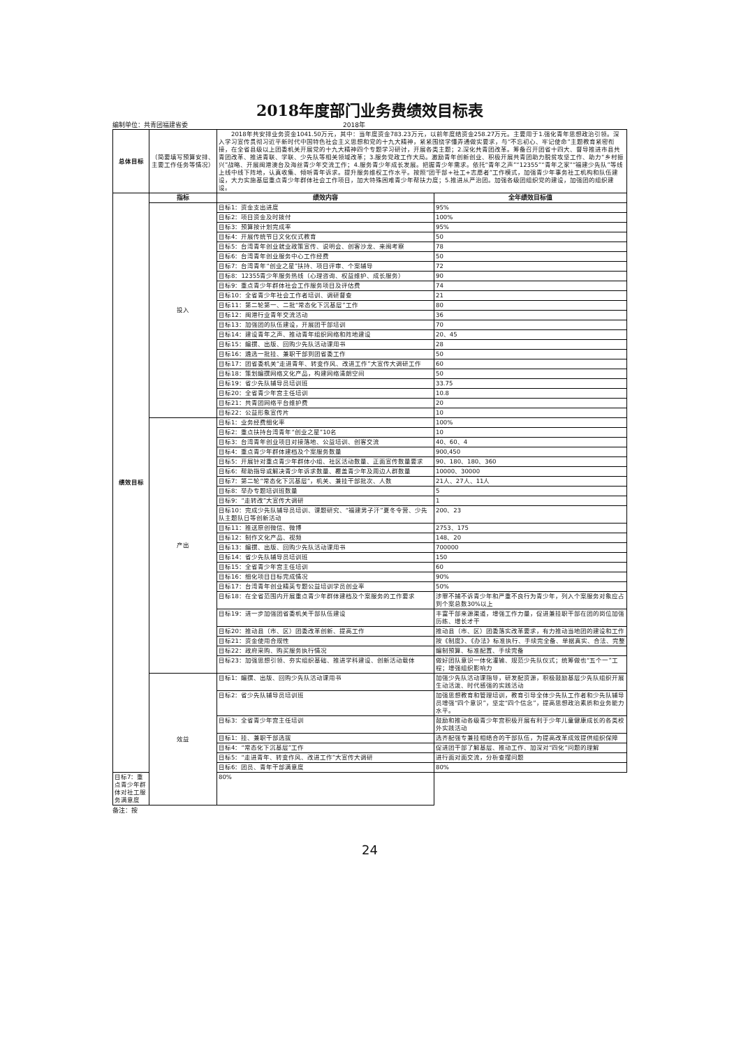2018年度部门业务费绩效目标表
编制单位：共青团福建省委 2018年
| 总体目标 | （简要填写预算安排、主要工作任务等情况） | 2018年共安排业务资金1041.50万元，其中：当年度资金783.23万元，以前年度结资金258.27万元。主要用于1.强化青年思想政治引领。深入学习宣传贯彻习近平新时代中国特色社会主义思想和党的十九大精神，紧紧围绕学懂弄通做实要求，与“不忘初心、牢记使命”主题教育紧密衔接，在全省县级以上团委机关开展党的十九大精神四个专题学习研讨，开展各类主题；2.深化共青团改革。筹备召开团省十四大、督导推进市县共青团改革、推进青联、学联、少先队等相关领域改革；3.服务党政工作大局。激励青年创新创业、积极开展共青团助力脱贫攻坚工作、助力“乡村振兴”战略、开展闽港澳台及海丝青少年交流工作；4.服务青少年成长发展。把握青少年需求。依托“青年之声”“12355”“青年之家”“福建少先队”等线上线中线下阵地，认真收集、倾听青年诉求。提升服务维权工作水平。按照“团干部+社工+志愿者”工作模式，加强青少年事务社工机构和队伍建设，大力实施基层重点青少年群体社会工作项目，加大特殊困难青少年帮扶力度；5.推进从严治团。加强各级团组织党的建设，加强团的组织建设。 | |
| 绩效目标 | 指标 | 绩效内容 | 全年绩效目标值 |
| | 投入 | 目标1：资金支出进度 | 95% |
| | | 目标2：项目资金及时拨付 | 100% |
| | | 目标3：预算按计划完成率 | 95% |
| | | 目标4：开展传统节日文化仪式教育 | 50 |
| | | 目标5：台湾青年创业就业政策宣传、说明会、创客沙龙、来闽考察 | 78 |
| | | 目标6：台湾青年创业服务中心工作经费 | 50 |
| | | 目标7：台湾青年“创业之星”扶持、项目评审、个案辅导 | 72 |
| | | 目标8：12355青少年服务热线（心理咨询、权益维护、成长服务） | 90 |
| | | 目标9：重点青少年群体社会工作服务项目及评估费 | 74 |
| | | 目标10：全省青少年社会工作者培训、调研督查 | 21 |
| | | 目标11：第二轮第一、二批“常态化下沉基层”工作 | 80 |
| | | 目标12：闽港行业青年交流活动 | 36 |
| | | 目标13：加强团的队伍建设，开展团干部培训 | 70 |
| | | 目标14：建设青年之声、推动青年组织网络和阵地建设 | 20、45 |
| | | 目标15：编撰、出版、回购少先队活动课用书 | 28 |
| | | 目标16：遴选一批挂、兼职干部到团省委工作 | 50 |
| | | 目标17：团省委机关“走进青年、转变作风、改进工作”大宣传大调研工作 | 60 |
| | | 目标18：策划编撰网络文化产品，构建网络清朗空间 | 50 |
| | | 目标19：省少先队辅导员培训班 | 33.75 |
| | | 目标20：全省青少年宫主任培训 | 10.8 |
| | | 目标21：共青团网络平台维护费 | 20 |
| | | 目标22：公益形象宣传片 | 10 |
| | 产出 | 目标1：业务经费细化率 | 100% |
| | | 目标2：重点扶持台湾青年“创业之星”10名 | 10 |
| | | 目标3：台湾青年创业项目对接落地、公益培训、创客交流 | 40、60、4 |
| | | 目标4：重点青少年群体建档及个案服务数量 | 900,450 |
| | | 目标5：开展针对重点青少年群体小组、社区活动数量、正面宣传数量要求 | 90、180、180、360 |
| | | 目标6：帮助指导或解决青少年诉求数量、覆盖青少年及周边人群数量 | 10000、30000 |
| | | 目标7：第二轮“常态化下沉基层”，机关、兼挂干部批次、人数 | 21人、27人、11人 |
| | | 目标8：举办专题培训班数量 | 5 |
| | | 目标9：“走转改”大宣传大调研 | 1 |
| | | 目标10：完成少先队辅导员培训、课题研究、“福建男子汗”夏冬令营、少先队主题队日等创新活动 | 200、23 |
| | | 目标11：推送原创微信、微博 | 2753、175 |
| | | 目标12：制作文化产品、视频 | 148、20 |
| | | 目标13：编撰、出版、回购少先队活动课用书 | 700000 |
| | | 目标14：省少先队辅导员培训班 | 150 |
| | | 目标15：全省青少年宫主任培训 | 60 |
| | | 目标16：细化项目目标完成情况 | 90% |
| | | 目标17：台湾青年创业精英专题公益培训学员创业率 | 50% |
| | | 目标18：在全省范围内开展重点青少年群体建档及个案服务的工作要求 | 涉罪不捕不诉青少年和严重不良行为青少年，列入个案服务对象应占到个案总数30%以上 |
| | | 目标19：进一步加强团省委机关干部队伍建设 | 丰富干部来源渠道，增强工作力量，促进兼挂职干部在团的岗位加强历练、增长才干 |
| | | 目标20：推动县（市、区）团委改革创新、提高工作 | 推动县（市、区）团委落实改革要求，有力推动当地团的建设和工作 |
| | | 目标21：资金使用合规性 | 按《制度》、《办法》标准执行、手续完全备、单据真实、合法、完整 |
| | | 目标22：政府采购、购买服务执行情况 | 编制预算、标准配置、手续完备 |
| | | 目标23：加强思想引领、夯实组织基础、推进学科建设、创新活动载体 | 做好团队意识一体化灌输、规范少先队仪式；统筹做也“五个一”工程；增强组织影响力 |
| | 效益 | 目标1：编撰、出版、回购少先队活动课用书 | 加强少先队活动课指导，研发配资源，积极鼓励基层少先队组织开展生动活泼、时代感强的实践活动 |
| | | 目标2：省少先队辅导员培训班 | 加强思想教育和管理培训，教育引导全体少先队工作者和少先队辅导员增强“四个意识”，坚定“四个信念”，提高思想政治素质和业务能力水平。 |
| | | 目标3：全省青少年宫主任培训 | 鼓励和推动各级青少年宫积极开展有利于少年儿童健康成长的各类校外实践活动 |
| | | 目标1：挂、兼职干部选拔 | 选齐配强专兼挂相结合的干部队伍，为提高改革成效提供组织保障 |
| | | 目标4：“常态化下沉基层”工作 | 促进团干部了解基层、推动工作、加深对“四化”问题的理解 |
| | | 目标5：“走进青年、转变作风、改进工作”大宣传大调研 | 进行面对面交流，分析查摆问题 |
| | | 目标6：团员、青年干部满意度 | 80% |
| 目标7：重点青少年群体对社工服务满意度 | | 80% | |
备注：按
24